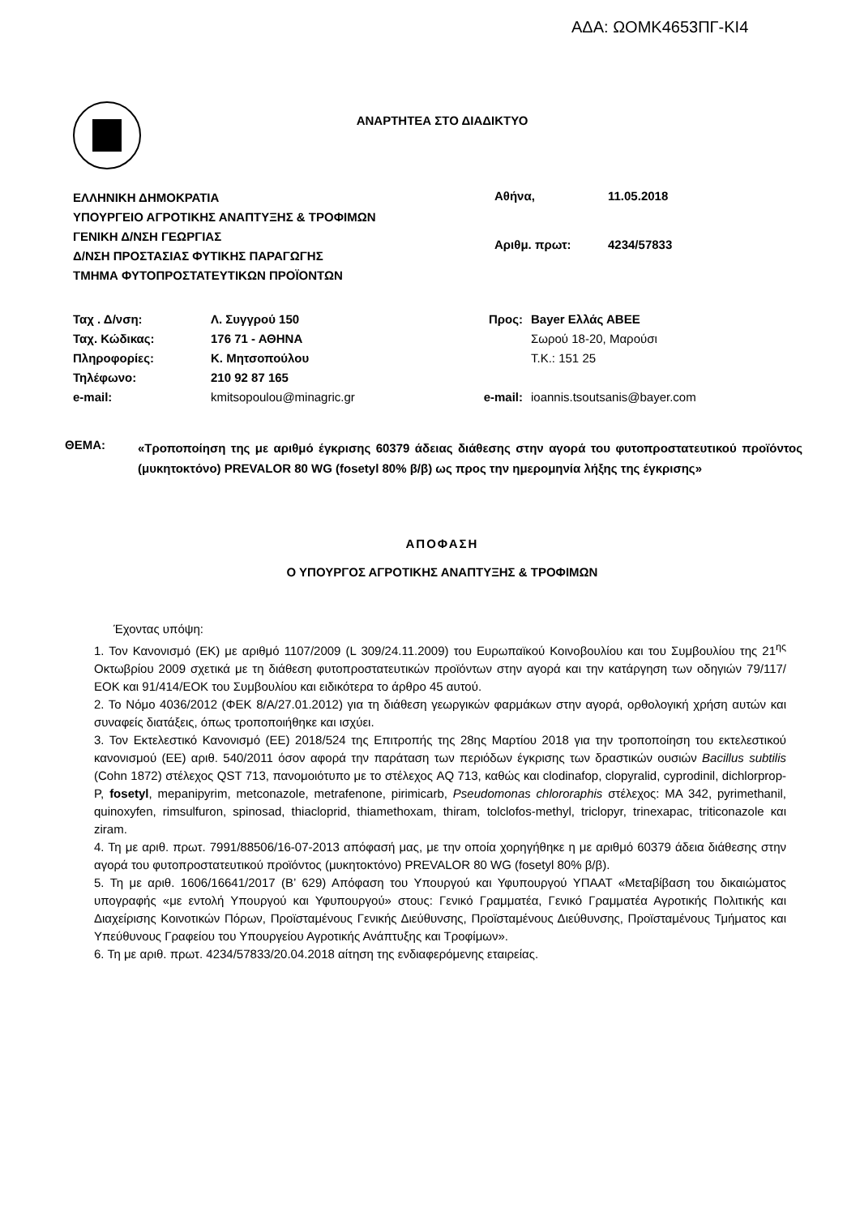ΑΔΑ: ΩΟΜΚ4653ΠΓ-ΚΙ4
ΑΝΑΡΤΗΤΕΑ ΣΤΟ ΔΙΑΔΙΚΤΥΟ
ΕΛΛΗΝΙΚΗ ΔΗΜΟΚΡΑΤΙΑ
ΥΠΟΥΡΓΕΙΟ ΑΓΡΟΤΙΚΗΣ ΑΝΑΠΤΥΞΗΣ & ΤΡΟΦΙΜΩΝ
ΓΕΝΙΚΗ Δ/ΝΣΗ ΓΕΩΡΓΙΑΣ
Δ/ΝΣΗ ΠΡΟΣΤΑΣΙΑΣ ΦΥΤΙΚΗΣ ΠΑΡΑΓΩΓΗΣ
ΤΜΗΜΑ ΦΥΤΟΠΡΟΣΤΑΤΕΥΤΙΚΩΝ ΠΡΟΪΟΝΤΩΝ
| Αθήνα, | 11.05.2018 |
| Αριθμ. πρωτ: | 4234/57833 |
| Ταχ . Δ/νση: | Λ. Συγγρού 150 | Προς: | Bayer Ελλάς ΑΒΕΕ |
| Ταχ. Κώδικας: | 176 71 - ΑΘΗΝΑ | | Σωρού 18-20, Μαρούσι |
| Πληροφορίες: | Κ. Μητσοπούλου | | Τ.Κ.: 151 25 |
| Τηλέφωνο: | 210 92 87 165 | | |
| e-mail: | kmitsopoulou@minagric.gr | e-mail: | ioannis.tsoutsanis@bayer.com |
ΘΕΜΑ:
«Τροποποίηση της με αριθμό έγκρισης 60379 άδειας διάθεσης στην αγορά του φυτοπροστατευτικού προϊόντος (μυκητοκτόνο) PREVALOR 80 WG (fosetyl 80% β/β) ως προς την ημερομηνία λήξης της έγκρισης»
ΑΠΟΦΑΣΗ
Ο ΥΠΟΥΡΓΟΣ ΑΓΡΟΤΙΚΗΣ ΑΝΑΠΤΥΞΗΣ & ΤΡΟΦΙΜΩΝ
Έχοντας υπόψη:
1. Τον Κανονισμό (ΕΚ) με αριθμό 1107/2009 (L 309/24.11.2009) του Ευρωπαϊκού Κοινοβουλίου και του Συμβουλίου της 21<sup>ης</sup> Οκτωβρίου 2009 σχετικά με τη διάθεση φυτοπροστατευτικών προϊόντων στην αγορά και την κατάργηση των οδηγιών 79/117/ΕΟΚ και 91/414/ΕΟΚ του Συμβουλίου και ειδικότερα το άρθρο 45 αυτού.
2. Το Νόμο 4036/2012 (ΦΕΚ 8/Α/27.01.2012) για τη διάθεση γεωργικών φαρμάκων στην αγορά, ορθολογική χρήση αυτών και συναφείς διατάξεις, όπως τροποποιήθηκε και ισχύει.
3. Τον Εκτελεστικό Κανονισμό (ΕΕ) 2018/524 της Επιτροπής της 28ης Μαρτίου 2018 για την τροποποίηση του εκτελεστικού κανονισμού (ΕΕ) αριθ. 540/2011 όσον αφορά την παράταση των περιόδων έγκρισης των δραστικών ουσιών Bacillus subtilis (Cohn 1872) στέλεχος QST 713, πανομοιότυπο με το στέλεχος AQ 713, καθώς και clodinafop, clopyralid, cyprodinil, dichlorprop-P, fosetyl, mepanipyrim, metconazole, metrafenone, pirimicarb, Pseudomonas chlororaphis στέλεχος: MA 342, pyrimethanil, quinoxyfen, rimsulfuron, spinosad, thiacloprid, thiamethoxam, thiram, tolclofos-methyl, triclopyr, trinexapac, triticonazole και ziram.
4. Τη με αριθ. πρωτ. 7991/88506/16-07-2013 απόφασή μας, με την οποία χορηγήθηκε η με αριθμό 60379 άδεια διάθεσης στην αγορά του φυτοπροστατευτικού προϊόντος (μυκητοκτόνο) PREVALOR 80 WG (fosetyl 80% β/β).
5. Τη με αριθ. 1606/16641/2017 (Β’ 629) Απόφαση του Υπουργού και Υφυπουργού ΥΠΑΑΤ «Μεταβίβαση του δικαιώματος υπογραφής «με εντολή Υπουργού και Υφυπουργού» στους: Γενικό Γραμματέα, Γενικό Γραμματέα Αγροτικής Πολιτικής και Διαχείρισης Κοινοτικών Πόρων, Προϊσταμένους Γενικής Διεύθυνσης, Προϊσταμένους Διεύθυνσης, Προϊσταμένους Τμήματος και Υπεύθυνους Γραφείου του Υπουργείου Αγροτικής Ανάπτυξης και Τροφίμων».
6. Τη με αριθ. πρωτ. 4234/57833/20.04.2018 αίτηση της ενδιαφερόμενης εταιρείας.